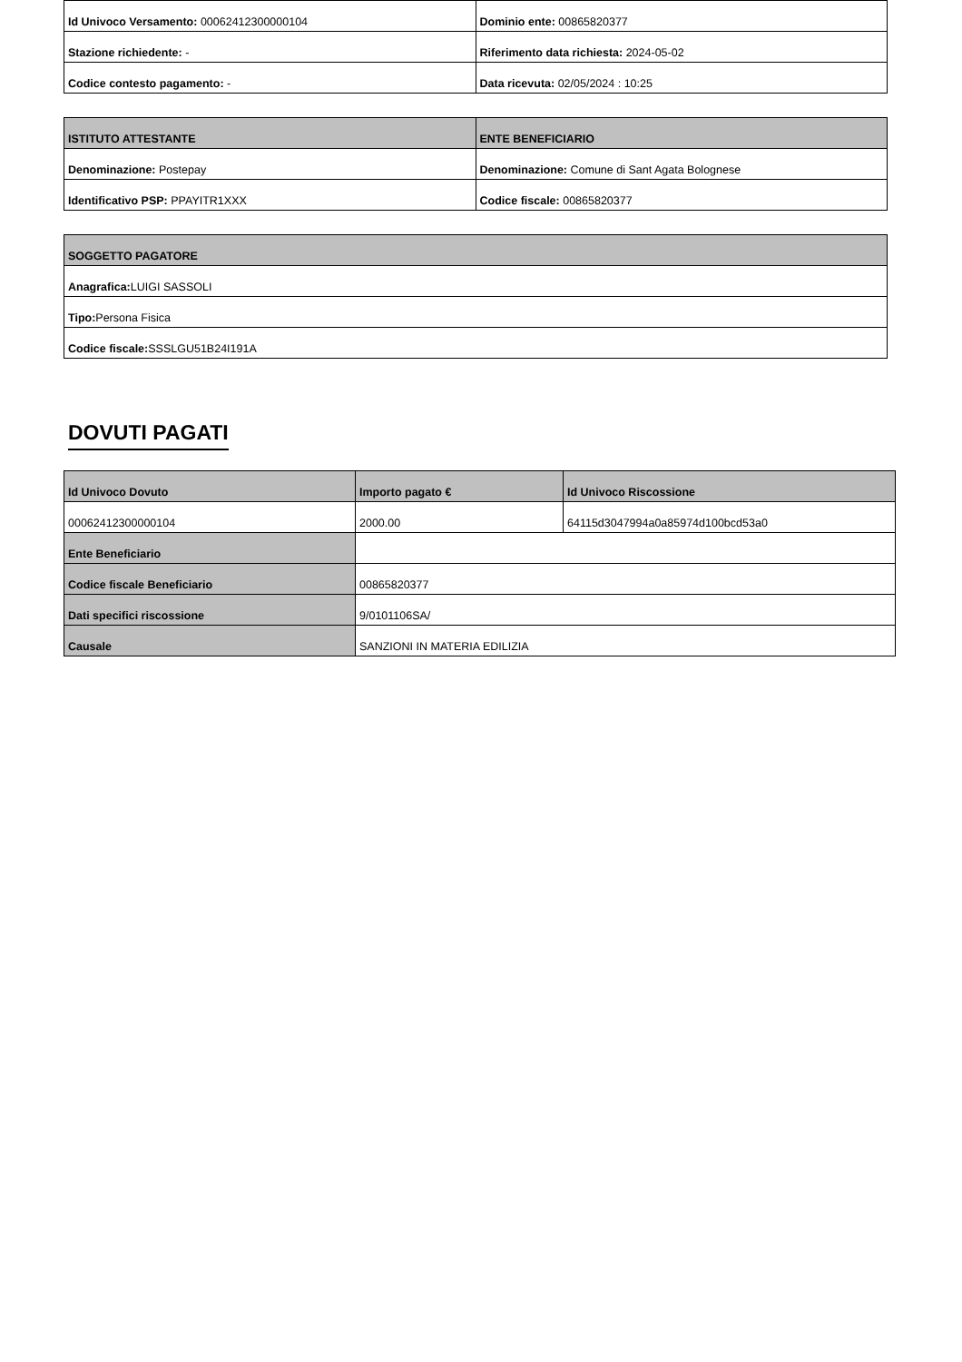| Id Univoco Versamento: 00062412300000104 | Dominio ente: 00865820377 |
| Stazione richiedente: - | Riferimento data richiesta: 2024-05-02 |
| Codice contesto pagamento: - | Data ricevuta: 02/05/2024 : 10:25 |
| ISTITUTO ATTESTANTE | ENTE BENEFICIARIO |
| --- | --- |
| Denominazione: Postepay | Denominazione: Comune di Sant Agata Bolognese |
| Identificativo PSP: PPAYITR1XXX | Codice fiscale: 00865820377 |
| SOGGETTO PAGATORE |
| --- |
| Anagrafica: LUIGI SASSOLI |
| Tipo: Persona Fisica |
| Codice fiscale: SSSLGU51B24I191A |
DOVUTI PAGATI
| Id Univoco Dovuto | Importo pagato € | Id Univoco Riscossione |
| --- | --- | --- |
| 00062412300000104 | 2000.00 | 64115d3047994a0a85974d100bcd53a0 |
| Ente Beneficiario | | |
| Codice fiscale Beneficiario | 00865820377 | |
| Dati specifici riscossione | 9/0101106SA/ | |
| Causale | SANZIONI IN MATERIA EDILIZIA | |